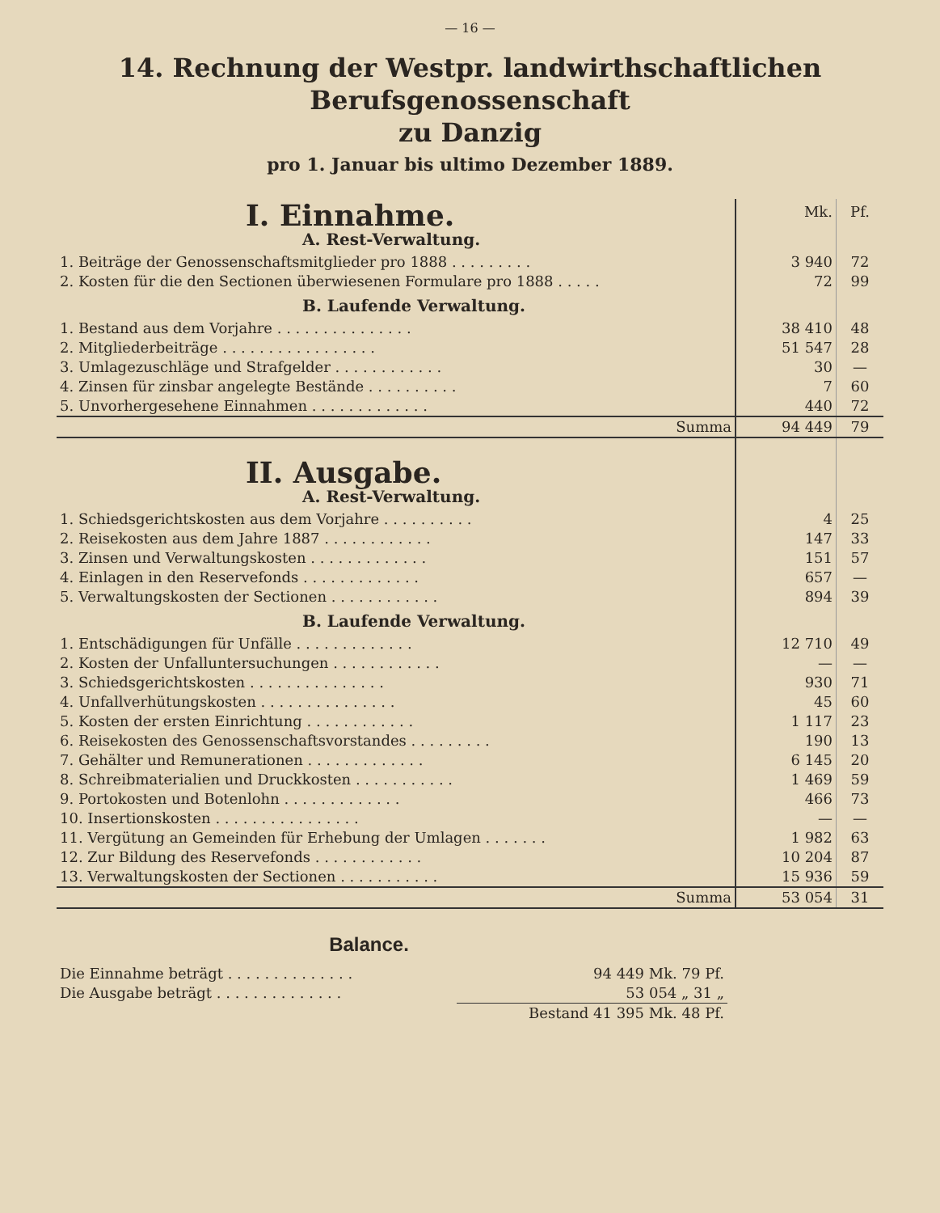— 16 —
14. Rechnung der Westpr. landwirthschaftlichen Berufsgenossenschaft
zu Danzig
pro 1. Januar bis ultimo Dezember 1889.
| I. Einnahme. | Mk. | Pf. |
| A. Rest-Verwaltung. | | |
| 1. Beiträge der Genossenschaftsmitglieder pro 1888 . . . . . . . . . | 3 940 | 72 |
| 2. Kosten für die den Sectionen überwiesenen Formulare pro 1888 . . . . . | 72 | 99 |
| B. Laufende Verwaltung. | | |
| 1. Bestand aus dem Vorjahre . . . . . . . . . . . . . . . | 38 410 | 48 |
| 2. Mitgliederbeiträge . . . . . . . . . . . . . . . . . | 51 547 | 28 |
| 3. Umlagezuschläge und Strafgelder . . . . . . . . . . . . | 30 | — |
| 4. Zinsen für zinsbar angelegte Bestände . . . . . . . . . . | 7 | 60 |
| 5. Unvorhergesehene Einnahmen . . . . . . . . . . . . . | 440 | 72 |
| Summa | 94 449 | 79 |
| II. Ausgabe. | | |
| A. Rest-Verwaltung. | | |
| 1. Schiedsgerichtskosten aus dem Vorjahre . . . . . . . . . . | 4 | 25 |
| 2. Reisekosten aus dem Jahre 1887 . . . . . . . . . . . . | 147 | 33 |
| 3. Zinsen und Verwaltungskosten . . . . . . . . . . . . . | 151 | 57 |
| 4. Einlagen in den Reservefonds . . . . . . . . . . . . . | 657 | — |
| 5. Verwaltungskosten der Sectionen . . . . . . . . . . . . | 894 | 39 |
| B. Laufende Verwaltung. | | |
| 1. Entschädigungen für Unfälle . . . . . . . . . . . . . | 12 710 | 49 |
| 2. Kosten der Unfalluntersuchungen . . . . . . . . . . . . | — | — |
| 3. Schiedsgerichtskosten . . . . . . . . . . . . . . . | 930 | 71 |
| 4. Unfallverhütungskosten . . . . . . . . . . . . . . . | 45 | 60 |
| 5. Kosten der ersten Einrichtung . . . . . . . . . . . . | 1 117 | 23 |
| 6. Reisekosten des Genossenschaftsvorstandes . . . . . . . . . | 190 | 13 |
| 7. Gehälter und Remunerationen . . . . . . . . . . . . . | 6 145 | 20 |
| 8. Schreibmaterialien und Druckkosten . . . . . . . . . . . | 1 469 | 59 |
| 9. Portokosten und Botenlohn . . . . . . . . . . . . . | 466 | 73 |
| 10. Insertionskosten . . . . . . . . . . . . . . . . | — | — |
| 11. Vergütung an Gemeinden für Erhebung der Umlagen . . . . . . . | 1 982 | 63 |
| 12. Zur Bildung des Reservefonds . . . . . . . . . . . . | 10 204 | 87 |
| 13. Verwaltungskosten der Sectionen . . . . . . . . . . . | 15 936 | 59 |
| Summa | 53 054 | 31 |
Balance.
| Die Einnahme beträgt . . . . . . . . . . . . . . | 94 449 Mk. 79 Pf. |
| Die Ausgabe beträgt . . . . . . . . . . . . . . | 53 054 „ 31 „ |
| | Bestand 41 395 Mk. 48 Pf. |